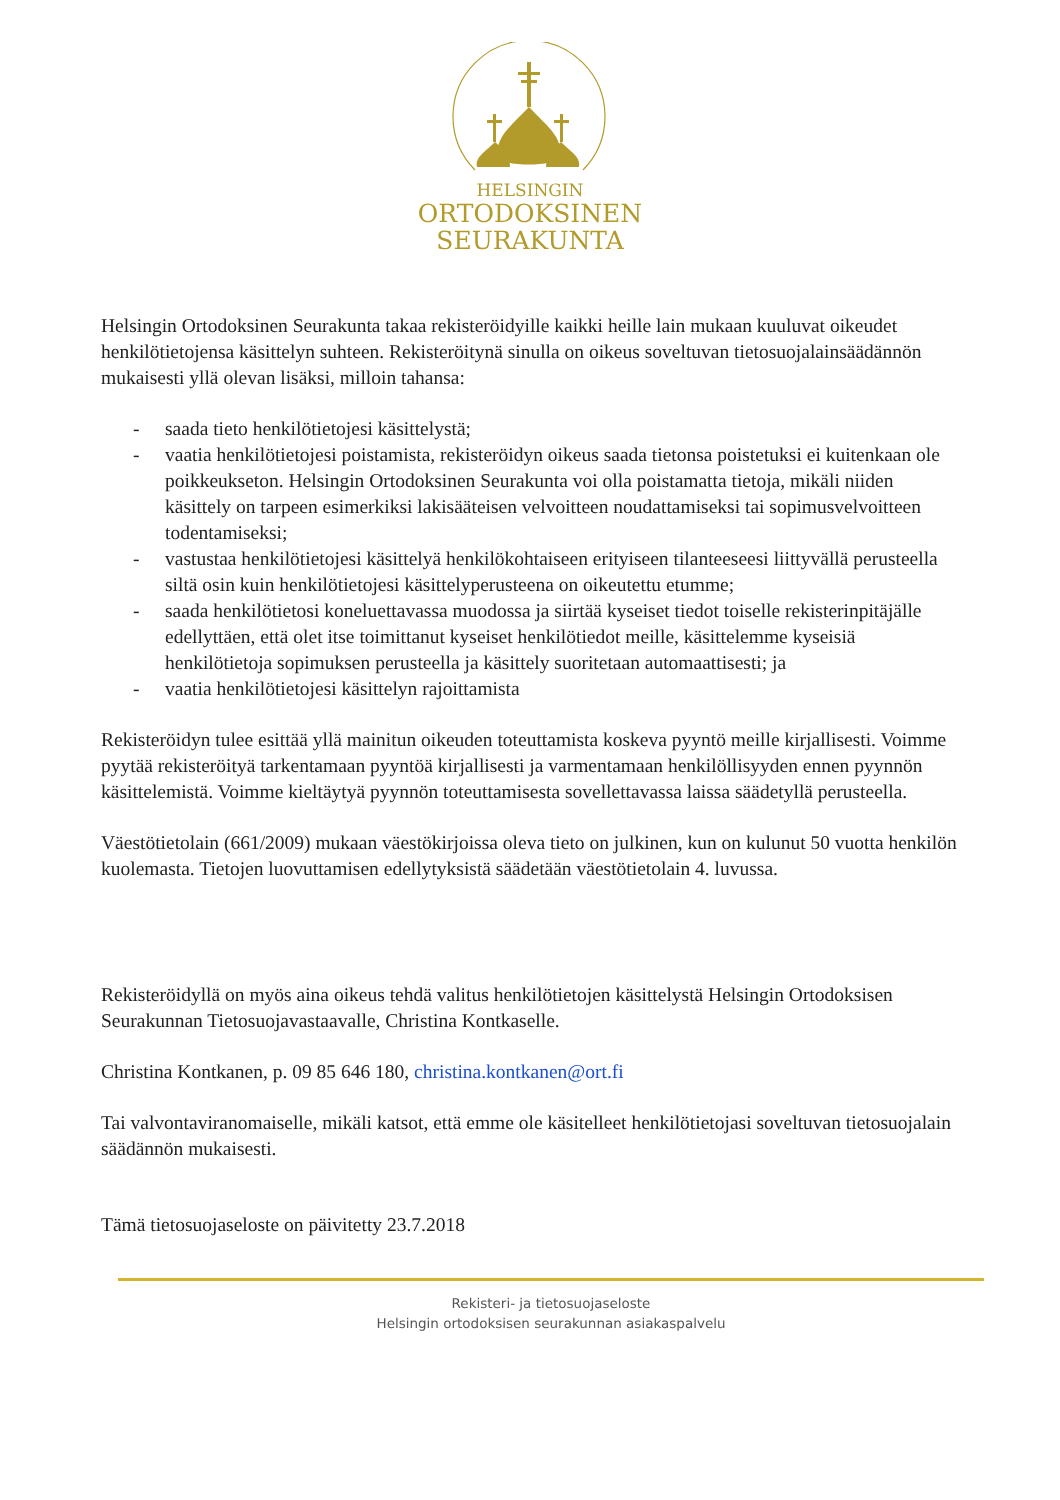HELSINGIN
ORTODOKSINEN
SEURAKUNTA
Helsingin Ortodoksinen Seurakunta takaa rekisteröidyille kaikki heille lain mukaan kuuluvat oikeudet henkilötietojensa käsittelyn suhteen. Rekisteröitynä sinulla on oikeus soveltuvan tietosuojalainsäädännön mukaisesti yllä olevan lisäksi, milloin tahansa:
- saada tieto henkilötietojesi käsittelystä;
- vaatia henkilötietojesi poistamista, rekisteröidyn oikeus saada tietonsa poistetuksi ei kuitenkaan ole poikkeukseton. Helsingin Ortodoksinen Seurakunta voi olla poistamatta tietoja, mikäli niiden käsittely on tarpeen esimerkiksi lakisääteisen velvoitteen noudattamiseksi tai sopimusvelvoitteen todentamiseksi;
- vastustaa henkilötietojesi käsittelyä henkilökohtaiseen erityiseen tilanteeseesi liittyvällä perusteella siltä osin kuin henkilötietojesi käsittelyperusteena on oikeutettu etumme;
- saada henkilötietosi koneluettavassa muodossa ja siirtää kyseiset tiedot toiselle rekisterinpitäjälle edellyttäen, että olet itse toimittanut kyseiset henkilötiedot meille, käsittelemme kyseisiä henkilötietoja sopimuksen perusteella ja käsittely suoritetaan automaattisesti; ja
- vaatia henkilötietojesi käsittelyn rajoittamista
Rekisteröidyn tulee esittää yllä mainitun oikeuden toteuttamista koskeva pyyntö meille kirjallisesti. Voimme pyytää rekisteröityä tarkentamaan pyyntöä kirjallisesti ja varmentamaan henkilöllisyyden ennen pyynnön käsittelemistä. Voimme kieltäytyä pyynnön toteuttamisesta sovellettavassa laissa säädetyllä perusteella.
Väestötietolain (661/2009) mukaan väestökirjoissa oleva tieto on julkinen, kun on kulunut 50 vuotta henkilön kuolemasta. Tietojen luovuttamisen edellytyksistä säädetään väestötietolain 4. luvussa.
Rekisteröidyllä on myös aina oikeus tehdä valitus henkilötietojen käsittelystä Helsingin Ortodoksisen Seurakunnan Tietosuojavastaavalle, Christina Kontkaselle.
Christina Kontkanen, p. 09 85 646 180, christina.kontkanen@ort.fi
Tai valvontaviranomaiselle, mikäli katsot, että emme ole käsitelleet henkilötietojasi soveltuvan tietosuojalain säädännön mukaisesti.
Tämä tietosuojaseloste on päivitetty 23.7.2018
Rekisteri- ja tietosuojaseloste
Helsingin ortodoksisen seurakunnan asiakaspalvelu